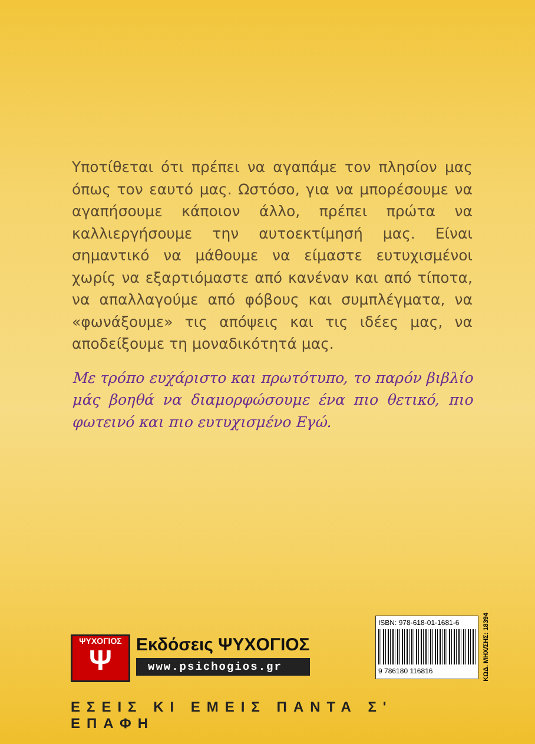Υποτίθεται ότι πρέπει να αγαπάμε τον πλησίον μας όπως τον εαυτό μας. Ωστόσο, για να μπορέσουμε να αγαπήσουμε κάποιον άλλο, πρέπει πρώτα να καλλιεργήσουμε την αυτοεκτίμησή μας. Είναι σημαντικό να μάθουμε να είμαστε ευτυχισμένοι χωρίς να εξαρτιόμαστε από κανέναν και από τίποτα, να απαλλαγούμε από φόβους και συμπλέγματα, να «φωνάξουμε» τις απόψεις και τις ιδέες μας, να αποδείξουμε τη μοναδικότητά μας.
Με τρόπο ευχάριστο και πρωτότυπο, το παρόν βιβλίο μάς βοηθά να διαμορφώσουμε ένα πιο θετικό, πιο φωτεινό και πιο ευτυχισμένο Εγώ.
ΨΥΧΟΓΙΟΣ
Ψ
Εκδόσεις ΨΥΧΟΓΙΟΣ
www.psichogios.gr
ISBN: 978-618-01-1681-6
9 786180 116816
ΚΩΔ. ΜΗΧ/ΣΗΣ: 18394
ΕΣΕΙΣ ΚΙ ΕΜΕΙΣ ΠΑΝΤΑ Σ' ΕΠΑΦΗ